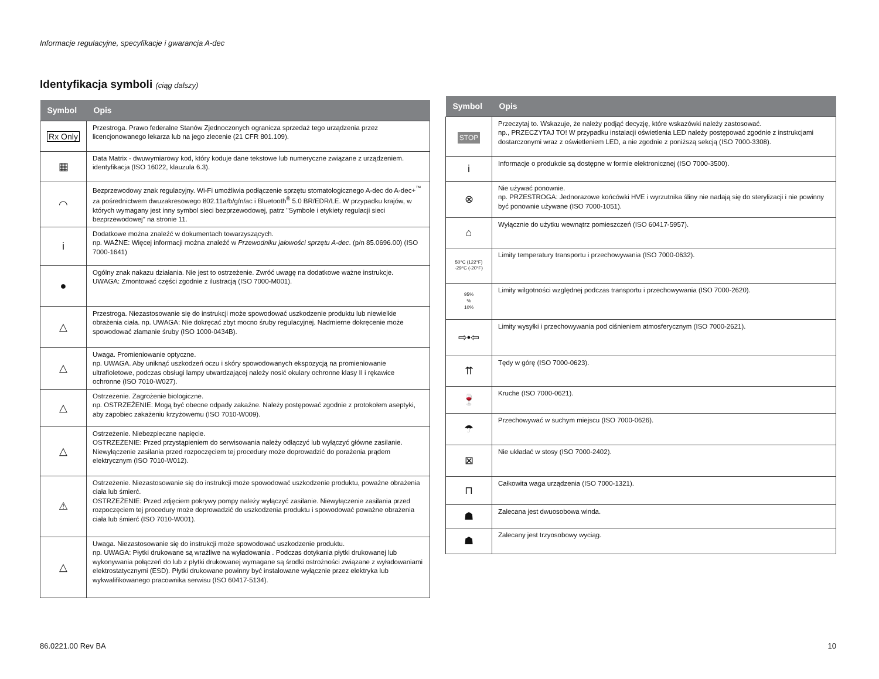Informacje regulacyjne, specyfikacje i gwarancja A-dec
Identyfikacja symboli (ciąg dalszy)
| Symbol | Opis |
| --- | --- |
| Rx Only | Przestroga. Prawo federalne Stanów Zjednoczonych ogranicza sprzedaż tego urządzenia przez licencjonowanego lekarza lub na jego zlecenie (21 CFR 801.109). |
| ▦ | Data Matrix - dwuwymiarowy kod, który koduje dane tekstowe lub numeryczne związane z urządzeniem. identyfikacja (ISO 16022, klauzula 6.3). |
| ◠ | Bezprzewodowy znak regulacyjny. Wi-Fi umożliwia podłączenie sprzętu stomatologicznego A-dec do A-dec+<sup>™</sup> za pośrednictwem dwuzakresowego 802.11a/b/g/n/ac i Bluetooth<sup>®</sup> 5.0 BR/EDR/LE. W przypadku krajów, w których wymagany jest inny symbol sieci bezprzewodowej, patrz "Symbole i etykiety regulacji sieci bezprzewodowej" na stronie 11. |
| i | Dodatkowe można znaleźć w dokumentach towarzyszących. np. WAŻNE: Więcej informacji można znaleźć w Przewodniku jałowości sprzętu A-dec . (p/n 85.0696.00) (ISO 7000-1641) |
| ● | Ogólny znak nakazu działania. Nie jest to ostrzeżenie. Zwróć uwagę na dodatkowe ważne instrukcje. UWAGA: Zmontować części zgodnie z ilustracją (ISO 7000-M001). |
| △ | Przestroga. Niezastosowanie się do instrukcji może spowodować uszkodzenie produktu lub niewielkie obrażenia ciała. np. UWAGA: Nie dokręcać zbyt mocno śruby regulacyjnej. Nadmierne dokręcenie może spowodować złamanie śruby (ISO 1000-0434B). |
| △ | Uwaga. Promieniowanie optyczne. np. UWAGA. Aby uniknąć uszkodzeń oczu i skóry spowodowanych ekspozycją na promieniowanie ultrafioletowe, podczas obsługi lampy utwardzającej należy nosić okulary ochronne klasy II i rękawice ochronne (ISO 7010-W027). |
| △ | Ostrzeżenie. Zagrożenie biologiczne. np. OSTRZEŻENIE: Mogą być obecne odpady zakaźne. Należy postępować zgodnie z protokołem aseptyki, aby zapobiec zakażeniu krzyżowemu (ISO 7010-W009). |
| △ | Ostrzeżenie. Niebezpieczne napięcie. OSTRZEŻENIE: Przed przystąpieniem do serwisowania należy odłączyć lub wyłączyć główne zasilanie. Niewyłączenie zasilania przed rozpoczęciem tej procedury może doprowadzić do porażenia prądem elektrycznym (ISO 7010-W012). |
| ⚠ | Ostrzeżenie. Niezastosowanie się do instrukcji może spowodować uszkodzenie produktu, poważne obrażenia ciała lub śmierć. OSTRZEŻENIE: Przed zdjęciem pokrywy pompy należy wyłączyć zasilanie. Niewyłączenie zasilania przed rozpoczęciem tej procedury może doprowadzić do uszkodzenia produktu i spowodować poważne obrażenia ciała lub śmierć (ISO 7010-W001). |
| △ | Uwaga. Niezastosowanie się do instrukcji może spowodować uszkodzenie produktu. np. UWAGA: Płytki drukowane są wrażliwe na wyładowania . Podczas dotykania płytki drukowanej lub wykonywania połączeń do lub z płytki drukowanej wymagane są środki ostrożności związane z wyładowaniami elektrostatycznymi (ESD). Płytki drukowane powinny być instalowane wyłącznie przez elektryka lub wykwalifikowanego pracownika serwisu (ISO 60417-5134). |
| Symbol | Opis |
| --- | --- |
| STOP | Przeczytaj to. Wskazuje, że należy podjąć decyzję, które wskazówki należy zastosować. np., PRZECZYTAJ TO! W przypadku instalacji oświetlenia LED należy postępować zgodnie z instrukcjami dostarczonymi wraz z oświetleniem LED, a nie zgodnie z poniższą sekcją (ISO 7000-3308). |
| i | Informacje o produkcie są dostępne w formie elektronicznej (ISO 7000-3500). |
| ⊗ | Nie używać ponownie. np. PRZESTROGA: Jednorazowe końcówki HVE i wyrzutnika śliny nie nadają się do sterylizacji i nie powinny być ponownie używane (ISO 7000-1051). |
| ⌂ | Wyłącznie do użytku wewnątrz pomieszczeń (ISO 60417-5957). |
| 50°C (122°F) -29°C (-20°F) | Limity temperatury transportu i przechowywania (ISO 7000-0632). |
| 95% % 10% | Limity wilgotności względnej podczas transportu i przechowywania (ISO 7000-2620). |
| ⇨•⇦ | Limity wysyłki i przechowywania pod ciśnieniem atmosferycznym (ISO 7000-2621). |
| ⇈ | Tędy w górę (ISO 7000-0623). |
| 🍷 | Kruche (ISO 7000-0621). |
| ☂ | Przechowywać w suchym miejscu (ISO 7000-0626). |
| ⊠ | Nie układać w stosy (ISO 7000-2402). |
| ⊓ | Całkowita waga urządzenia (ISO 7000-1321). |
| ☗ | Zalecana jest dwuosobowa winda. |
| ☗ | Zalecany jest trzyosobowy wyciąg. |
86.0221.00 Rev BA 10